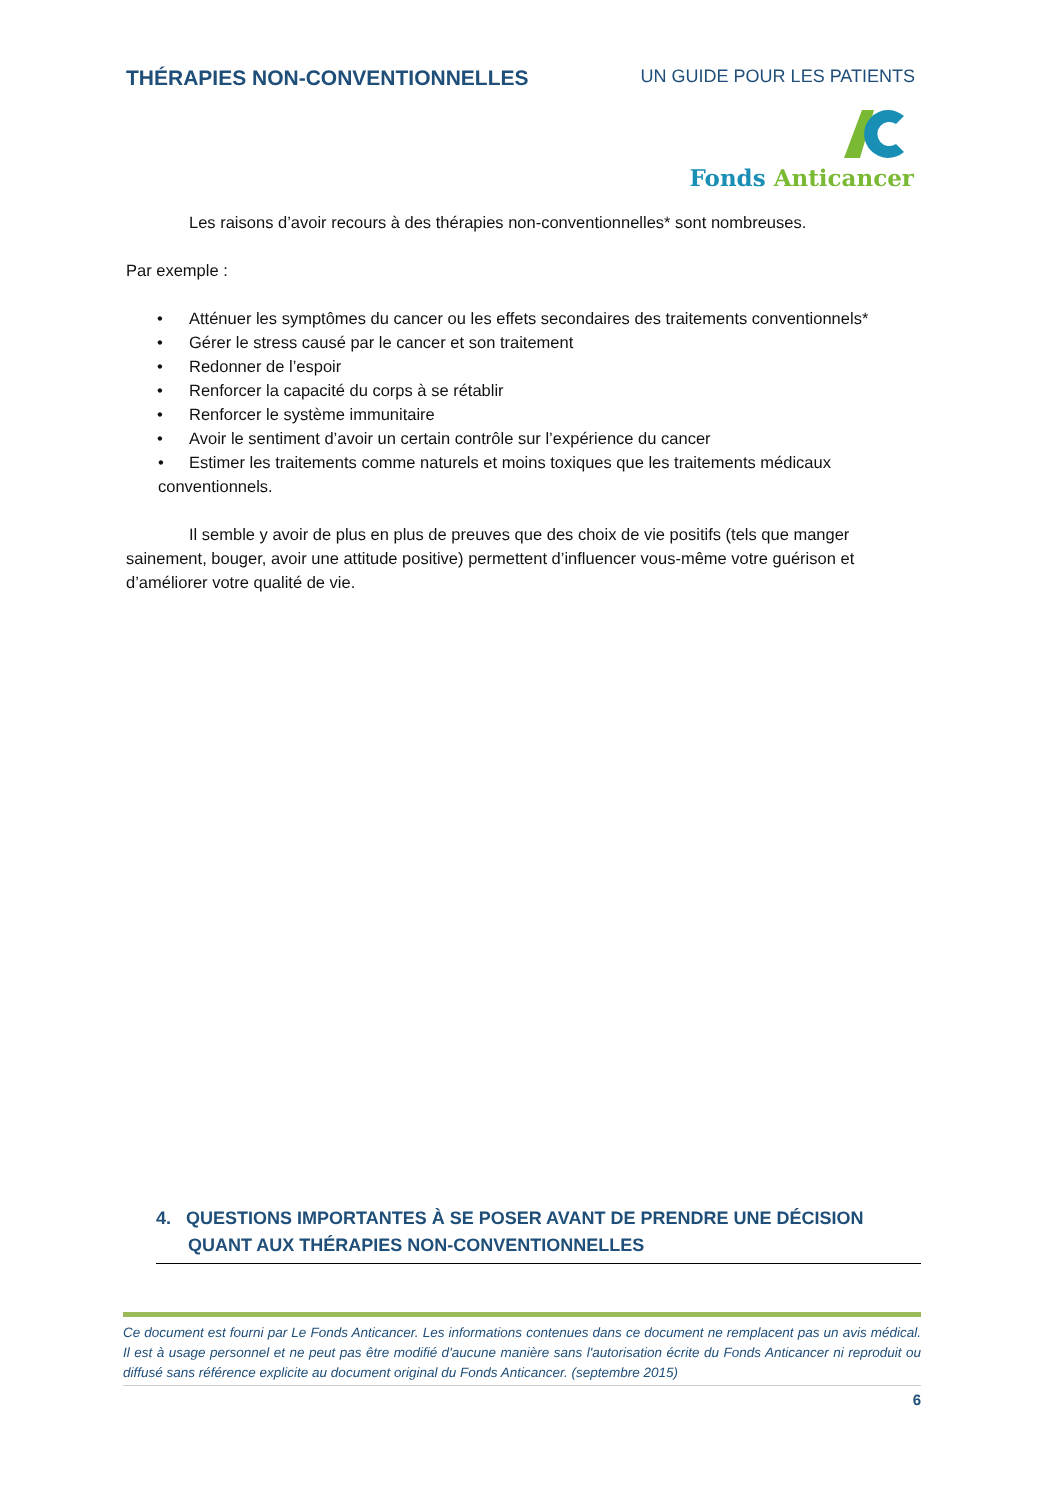THÉRAPIES NON-CONVENTIONNELLES
UN GUIDE POUR LES PATIENTS
Fonds Anticancer
Les raisons d’avoir recours à des thérapies non-conventionnelles* sont nombreuses.
Par exemple :
• Atténuer les symptômes du cancer ou les effets secondaires des traitements conventionnels*
• Gérer le stress causé par le cancer et son traitement
• Redonner de l’espoir
• Renforcer la capacité du corps à se rétablir
• Renforcer le système immunitaire
• Avoir le sentiment d’avoir un certain contrôle sur l’expérience du cancer
• Estimer les traitements comme naturels et moins toxiques que les traitements médicaux
conventionnels.
Il semble y avoir de plus en plus de preuves que des choix de vie positifs (tels que manger sainement, bouger, avoir une attitude positive) permettent d’influencer vous-même votre guérison et d’améliorer votre qualité de vie.
4. QUESTIONS IMPORTANTES À SE POSER AVANT DE PRENDRE UNE DÉCISION
QUANT AUX THÉRAPIES NON-CONVENTIONNELLES
Ce document est fourni par Le Fonds Anticancer. Les informations contenues dans ce document ne remplacent pas un avis médical. Il est à usage personnel et ne peut pas être modifié d'aucune manière sans l'autorisation écrite du Fonds Anticancer ni reproduit ou diffusé sans référence explicite au document original du Fonds Anticancer. (septembre 2015)
6